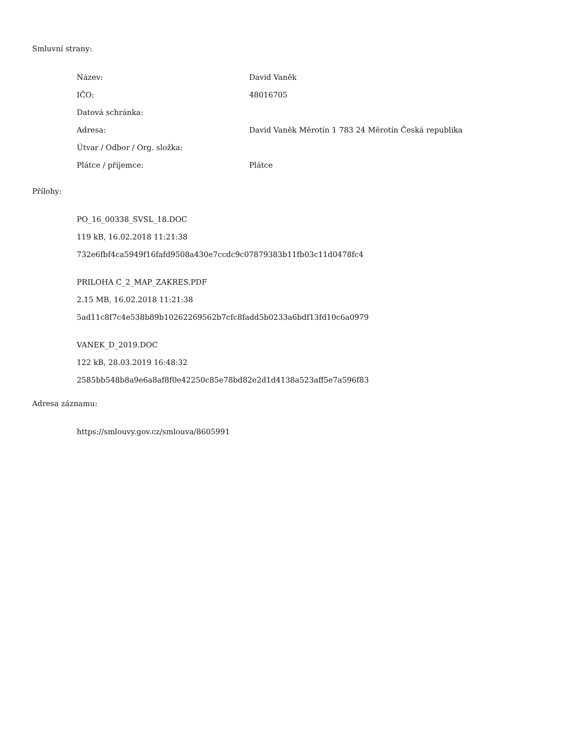Smluvní strany:
| Název: | David Vaněk |
| IČO: | 48016705 |
| Datová schránka: | |
| Adresa: | David Vaněk Měrotín 1 783 24 Měrotín Česká republika |
| Útvar / Odbor / Org. složka: | |
| Plátce / příjemce: | Plátce |
Přílohy:
PO_16_00338_SVSL_18.DOC
119 kB, 16.02.2018 11:21:38
732e6fbf4ca5949f16fafd9508a430e7ccdc9c07879383b11fb03c11d0478fc4
PRILOHA C_2_MAP_ZAKRES.PDF
2.15 MB, 16.02.2018 11:21:38
5ad11c8f7c4e538b89b10262269562b7cfc8fadd5b0233a6bdf13fd10c6a0979
VANEK_D_2019.DOC
122 kB, 28.03.2019 16:48:32
2585bb548b8a9e6a8af8f0e42250c85e78bd82e2d1d4138a523aff5e7a596f83
Adresa záznamu:
https://smlouvy.gov.cz/smlouva/8605991